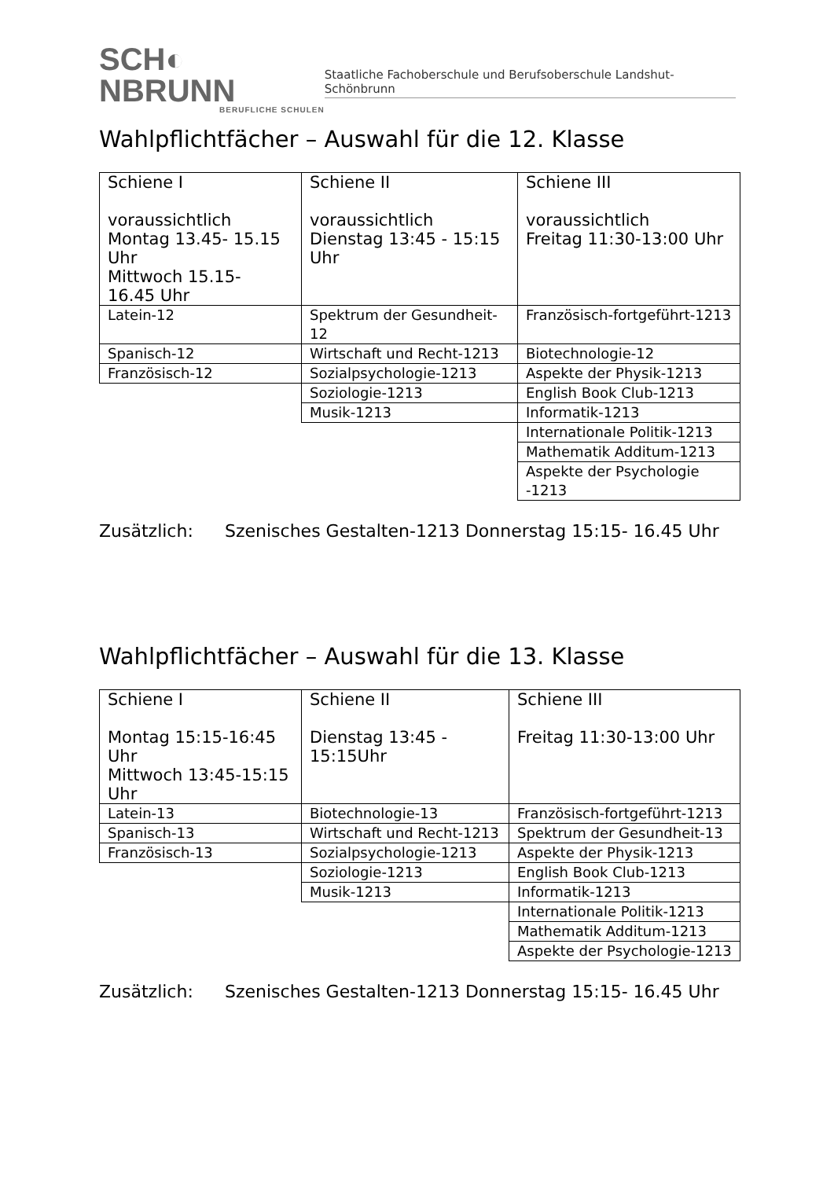SCH◐ NBRUNN
BERUFLICHE SCHULEN
Staatliche Fachoberschule und Berufsoberschule Landshut-Schönbrunn
Wahlpflichtfächer – Auswahl für die 12. Klasse
| Schiene I voraussichtlich Montag 13.45- 15.15 Uhr Mittwoch 15.15- 16.45 Uhr | Schiene II voraussichtlich Dienstag 13:45 - 15:15 Uhr | Schiene III voraussichtlich Freitag 11:30-13:00 Uhr |
| Latein-12 | Spektrum der Gesundheit-12 | Französisch-fortgeführt-1213 |
| Spanisch-12 | Wirtschaft und Recht-1213 | Biotechnologie-12 |
| Französisch-12 | Sozialpsychologie-1213 | Aspekte der Physik-1213 |
| | Soziologie-1213 | English Book Club-1213 |
| | Musik-1213 | Informatik-1213 |
| | | Internationale Politik-1213 |
| | | Mathematik Additum-1213 |
| | | Aspekte der Psychologie -1213 |
Zusätzlich: Szenisches Gestalten-1213 Donnerstag 15:15- 16.45 Uhr
Wahlpflichtfächer – Auswahl für die 13. Klasse
| Schiene I Montag 15:15-16:45 Uhr Mittwoch 13:45-15:15 Uhr | Schiene II Dienstag 13:45 - 15:15Uhr | Schiene III Freitag 11:30-13:00 Uhr |
| Latein-13 | Biotechnologie-13 | Französisch-fortgeführt-1213 |
| Spanisch-13 | Wirtschaft und Recht-1213 | Spektrum der Gesundheit-13 |
| Französisch-13 | Sozialpsychologie-1213 | Aspekte der Physik-1213 |
| | Soziologie-1213 | English Book Club-1213 |
| | Musik-1213 | Informatik-1213 |
| | | Internationale Politik-1213 |
| | | Mathematik Additum-1213 |
| | | Aspekte der Psychologie-1213 |
Zusätzlich: Szenisches Gestalten-1213 Donnerstag 15:15- 16.45 Uhr